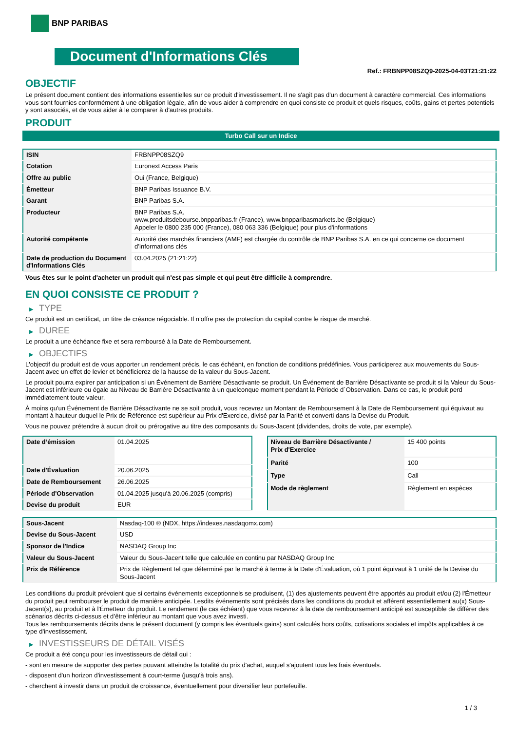BNP PARIBAS
Document d'Informations Clés
Ref.: FRBNPP08SZQ9-2025-04-03T21:21:22
OBJECTIF
Le présent document contient des informations essentielles sur ce produit d'investissement. Il ne s'agit pas d'un document à caractère commercial. Ces informations vous sont fournies conformément à une obligation légale, afin de vous aider à comprendre en quoi consiste ce produit et quels risques, coûts, gains et pertes potentiels y sont associés, et de vous aider à le comparer à d'autres produits.
PRODUIT
Turbo Call sur un Indice
| ISIN | FRBNPP08SZQ9 |
| Cotation | Euronext Access Paris |
| Offre au public | Oui (France, Belgique) |
| Émetteur | BNP Paribas Issuance B.V. |
| Garant | BNP Paribas S.A. |
| Producteur | BNP Paribas S.A. www.produitsdebourse.bnpparibas.fr (France), www.bnpparibasmarkets.be (Belgique) Appeler le 0800 235 000 (France), 080 063 336 (Belgique) pour plus d'informations |
| Autorité compétente | Autorité des marchés financiers (AMF) est chargée du contrôle de BNP Paribas S.A. en ce qui concerne ce document d’informations clés |
| Date de production du Document d'Informations Clés | 03.04.2025 (21:21:22) |
Vous êtes sur le point d'acheter un produit qui n'est pas simple et qui peut être difficile à comprendre.
EN QUOI CONSISTE CE PRODUIT ?
▶ TYPE
Ce produit est un certificat, un titre de créance négociable. Il n’offre pas de protection du capital contre le risque de marché.
▶ DUREE
Le produit a une échéance fixe et sera remboursé à la Date de Remboursement.
▶ OBJECTIFS
L'objectif du produit est de vous apporter un rendement précis, le cas échéant, en fonction de conditions prédéfinies. Vous participerez aux mouvements du Sous-Jacent avec un effet de levier et bénéficierez de la hausse de la valeur du Sous-Jacent.
Le produit pourra expirer par anticipation si un Événement de Barrière Désactivante se produit. Un Événement de Barrière Désactivante se produit si la Valeur du Sous-Jacent est inférieure ou égale au Niveau de Barrière Désactivante à un quelconque moment pendant la Période d´Observation. Dans ce cas, le produit perd immédiatement toute valeur.
À moins qu'un Événement de Barrière Désactivante ne se soit produit, vous recevrez un Montant de Remboursement à la Date de Remboursement qui équivaut au montant à hauteur duquel le Prix de Référence est supérieur au Prix d'Exercice, divisé par la Parité et converti dans la Devise du Produit.
Vous ne pouvez prétendre à aucun droit ou prérogative au titre des composants du Sous-Jacent (dividendes, droits de vote, par exemple).
| Date d’émission | 01.04.2025 |
| Date d'Évaluation | 20.06.2025 |
| Date de Remboursement | 26.06.2025 |
| Période d'Observation | 01.04.2025 jusqu'à 20.06.2025 (compris) |
| Devise du produit | EUR |
| Niveau de Barrière Désactivante / Prix d'Exercice | 15 400 points |
| Parité | 100 |
| Type | Call |
| Mode de règlement | Règlement en espèces |
| Sous-Jacent | Nasdaq-100 ® (NDX, https://indexes.nasdaqomx.com) |
| Devise du Sous-Jacent | USD |
| Sponsor de l'Indice | NASDAQ Group Inc |
| Valeur du Sous-Jacent | Valeur du Sous-Jacent telle que calculée en continu par NASDAQ Group Inc |
| Prix de Référence | Prix de Règlement tel que déterminé par le marché à terme à la Date d'Évaluation, où 1 point équivaut à 1 unité de la Devise du Sous-Jacent |
Les conditions du produit prévoient que si certains événements exceptionnels se produisent, (1) des ajustements peuvent être apportés au produit et/ou (2) l'Émetteur du produit peut rembourser le produit de manière anticipée. Lesdits événements sont précisés dans les conditions du produit et afférent essentiellement au(x) Sous-Jacent(s), au produit et à l'Émetteur du produit. Le rendement (le cas échéant) que vous recevrez à la date de remboursement anticipé est susceptible de différer des scénarios décrits ci-dessus et d’être inférieur au montant que vous avez investi.
Tous les remboursements décrits dans le présent document (y compris les éventuels gains) sont calculés hors coûts, cotisations sociales et impôts applicables à ce type d'investissement.
▶ INVESTISSEURS DE DÉTAIL VISÉS
Ce produit a été conçu pour les investisseurs de détail qui :
- sont en mesure de supporter des pertes pouvant atteindre la totalité du prix d'achat, auquel s'ajoutent tous les frais éventuels.
- disposent d'un horizon d'investissement à court-terme (jusqu'à trois ans).
- cherchent à investir dans un produit de croissance, éventuellement pour diversifier leur portefeuille.
1 / 3